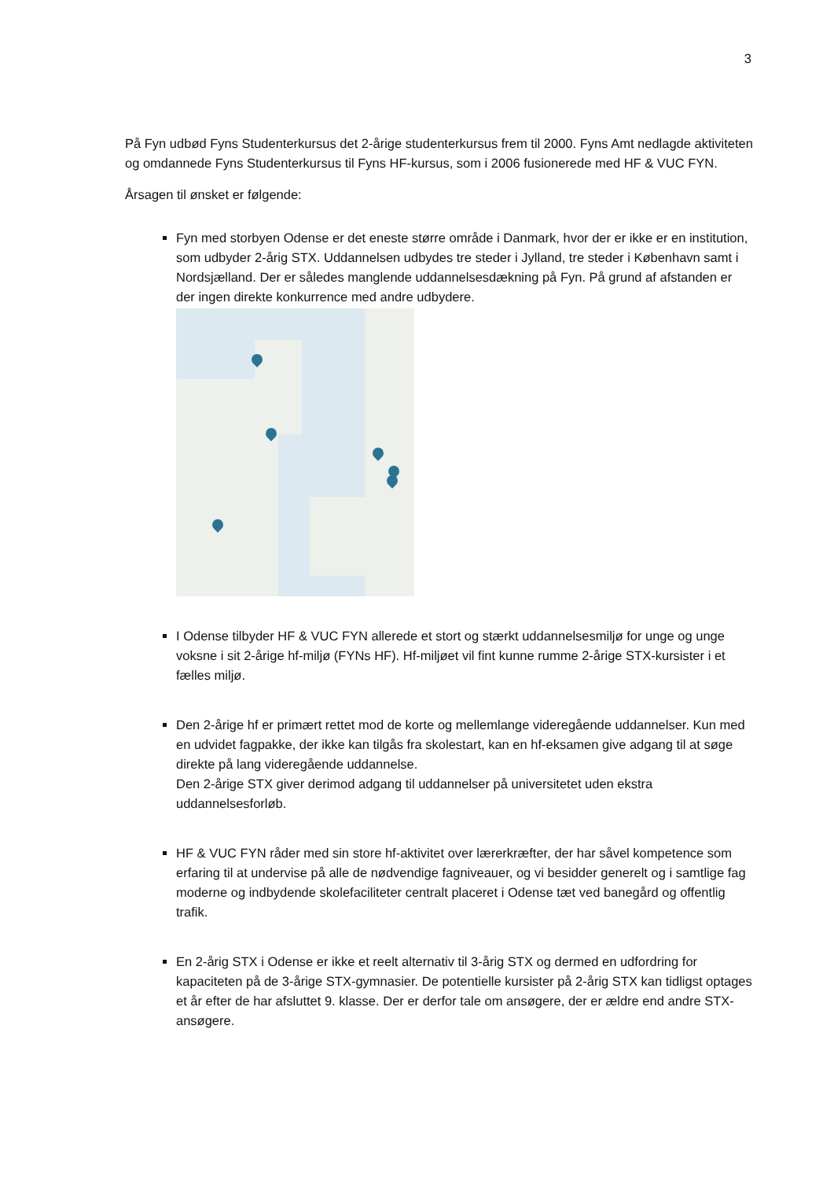3
På Fyn udbød Fyns Studenterkursus det 2-årige studenterkursus frem til 2000. Fyns Amt nedlagde aktiviteten og omdannede Fyns Studenterkursus til Fyns HF-kursus, som i 2006 fusionerede med HF & VUC FYN.
Årsagen til ønsket er følgende:
Fyn med storbyen Odense er det eneste større område i Danmark, hvor der er ikke er en institution, som udbyder 2-årig STX. Uddannelsen udbydes tre steder i Jylland, tre steder i København samt i Nordsjælland. Der er således manglende uddannelsesdækning på Fyn. På grund af afstanden er der ingen direkte konkurrence med andre udbydere.
I Odense tilbyder HF & VUC FYN allerede et stort og stærkt uddannelsesmiljø for unge og unge voksne i sit 2-årige hf-miljø (FYNs HF). Hf-miljøet vil fint kunne rumme 2-årige STX-kursister i et fælles miljø.
Den 2-årige hf er primært rettet mod de korte og mellemlange videregående uddannelser. Kun med en udvidet fagpakke, der ikke kan tilgås fra skolestart, kan en hf-eksamen give adgang til at søge direkte på lang videregående uddannelse.
Den 2-årige STX giver derimod adgang til uddannelser på universitetet uden ekstra uddannelsesforløb.
HF & VUC FYN råder med sin store hf-aktivitet over lærerkræfter, der har såvel kompetence som erfaring til at undervise på alle de nødvendige fagniveauer, og vi besidder generelt og i samtlige fag moderne og indbydende skolefaciliteter centralt placeret i Odense tæt ved banegård og offentlig trafik.
En 2-årig STX i Odense er ikke et reelt alternativ til 3-årig STX og dermed en udfordring for kapaciteten på de 3-årige STX-gymnasier. De potentielle kursister på 2-årig STX kan tidligst optages et år efter de har afsluttet 9. klasse. Der er derfor tale om ansøgere, der er ældre end andre STX-ansøgere.